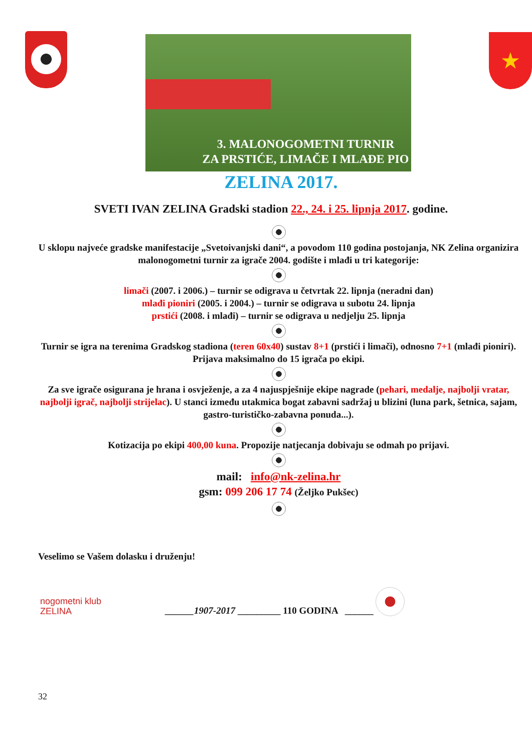3. MALONOGOMETNI TURNIR
ZA PRSTIĆE, LIMAČE I MLAĐE PIO
★
ZELINA 2017.
SVETI IVAN ZELINA Gradski stadion 22., 24. i 25. lipnja 2017. godine.
U sklopu najveće gradske manifestacije „Svetoivanjski dani“, a povodom 110 godina postojanja, NK Zelina organizira malonogometni turnir za igrače 2004. godište i mlađi u tri kategorije:
limači (2007. i 2006.) – turnir se odigrava u četvrtak 22. lipnja (neradni dan)
mlađi pioniri (2005. i 2004.) – turnir se odigrava u subotu 24. lipnja
prstići (2008. i mlađi) – turnir se odigrava u nedjelju 25. lipnja
Turnir se igra na terenima Gradskog stadiona (teren 60x40) sustav 8+1 (prstići i limači), odnosno 7+1 (mlađi pioniri). Prijava maksimalno do 15 igrača po ekipi.
Za sve igrače osigurana je hrana i osvježenje, a za 4 najuspješnije ekipe nagrade (pehari, medalje, najbolji vratar, najbolji igrač, najbolji strijelac). U stanci između utakmica bogat zabavni sadržaj u blizini (luna park, šetnica, sajam, gastro-turističko-zabavna ponuda...).
Kotizacija po ekipi 400,00 kuna. Propozije natjecanja dobivaju se odmah po prijavi.
mail: info@nk-zelina.hr
gsm: 099 206 17 74 (Željko Pukšec)
Veselimo se Vašem dolasku i druženju!
nogometni klub
ZELINA
______1907-2017 _________ 110 GODINA ______
32